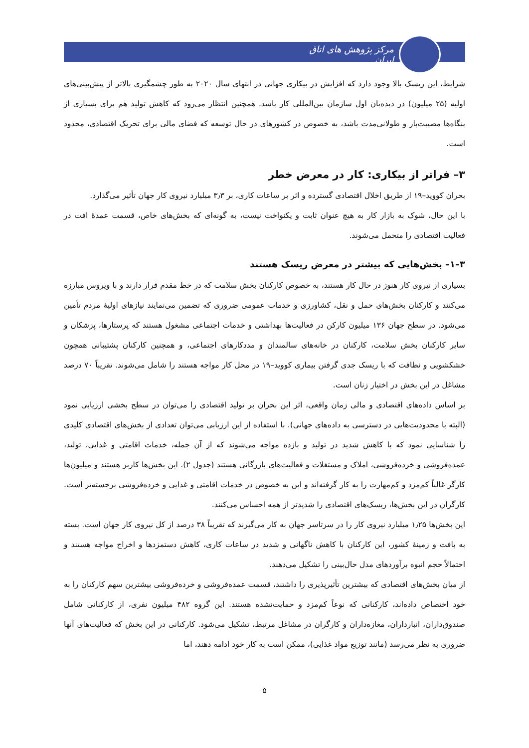مرکز پژوهش های اتاق ایران
شرایط، این ریسک بالا وجود دارد که افزایش در بیکاری جهانی در انتهای سال ۲۰۲۰ به طور چشمگیری بالاتر از پیش‌بینی‌های اولیه (۲۵ میلیون) در دیده‌بان اول سازمان بین‌المللی کار باشد. همچنین انتظار می‌رود که کاهش تولید هم برای بسیاری از بنگاه‌ها مصیبت‌بار و طولانی‌مدت باشد، به خصوص در کشورهای در حال توسعه که فضای مالی برای تحریک اقتصادی، محدود است.
۳– فراتر از بیکاری: کار در معرض خطر
بحران کووید–۱۹ از طریق اخلال اقتصادی گسترده و اثر بر ساعات کاری، بر ۳٫۳ میلیارد نیروی کار جهان تأثیر می‌گذارد.
با این حال، شوک به بازار کار به هیچ عنوان ثابت و یکنواخت نیست، به گونه‌ای که بخش‌های خاص، قسمت عمدۀ افت در فعالیت اقتصادی را متحمل می‌شوند.
۳–۱– بخش‌هایی که بیشتر در معرض ریسک هستند
بسیاری از نیروی کار هنوز در حال کار هستند، به خصوص کارکنان بخش سلامت که در خط مقدم قرار دارند و با ویروس مبارزه می‌کنند و کارکنان بخش‌های حمل و نقل، کشاورزی و خدمات عمومی ضروری که تضمین می‌نمایند نیازهای اولیۀ مردم تأمین می‌شود. در سطح جهان ۱۳۶ میلیون کارکن در فعالیت‌ها بهداشتی و خدمات اجتماعی مشغول هستند که پرستارها، پزشکان و سایر کارکنان بخش سلامت، کارکنان در خانه‌های سالمندان و مددکارهای اجتماعی، و همچنین کارکنان پشتیبانی همچون خشکشویی و نظافت که با ریسک جدی گرفتن بیماری کووید–۱۹ در محل کار مواجه هستند را شامل می‌شوند. تقریباً ۷۰ درصد مشاغل در این بخش در اختیار زنان است.
بر اساس داده‌های اقتصادی و مالی زمان واقعی، اثر این بحران بر تولید اقتصادی را می‌توان در سطح بخشی ارزیابی نمود (البته با محدودیت‌هایی در دسترسی به داده‌های جهانی). با استفاده از این ارزیابی می‌توان تعدادی از بخش‌های اقتصادی کلیدی را شناسایی نمود که با کاهش شدید در تولید و بازده مواجه می‌شوند که از آن جمله، خدمات اقامتی و غذایی، تولید، عمده‌فروشی و خرده‌فروشی، املاک و مستغلات و فعالیت‌های بازرگانی هستند (جدول ۲). این بخش‌ها کاربر هستند و میلیون‌ها کارگر غالباً کم‌مزد و کم‌مهارت را به کار گرفته‌اند و این به خصوص در خدمات اقامتی و غذایی و خرده‌فروشی برجسته‌تر است. کارگران در این بخش‌ها، ریسک‌های اقتصادی را شدیدتر از همه احساس می‌کنند.
این بخش‌ها ۱٫۲۵ میلیارد نیروی کار را در سرتاسر جهان به کار می‌گیرند که تقریباً ۳۸ درصد از کل نیروی کار جهان است. بسته به بافت و زمینۀ کشور، این کارکنان با کاهش ناگهانی و شدید در ساعات کاری، کاهش دستمزدها و اخراج مواجه هستند و احتمالاً حجم انبوه برآوردهای مدل حال‌بینی را تشکیل می‌دهند.
از میان بخش‌های اقتصادی که بیشترین تأثیرپذیری را داشتند، قسمت عمده‌فروشی و خرده‌فروشی بیشترین سهم کارکنان را به خود اختصاص داده‌اند، کارکنانی که نوعاً کم‌مزد و حمایت‌نشده هستند. این گروه ۴۸۲ میلیون نفری، از کارکنانی شامل صندوق‌داران، انبارداران، مغازه‌داران و کارگران در مشاغل مرتبط، تشکیل می‌شود. کارکنانی در این بخش که فعالیت‌های آنها ضروری به نظر می‌رسد (مانند توزیع مواد غذایی)، ممکن است به کار خود ادامه دهند، اما
۵